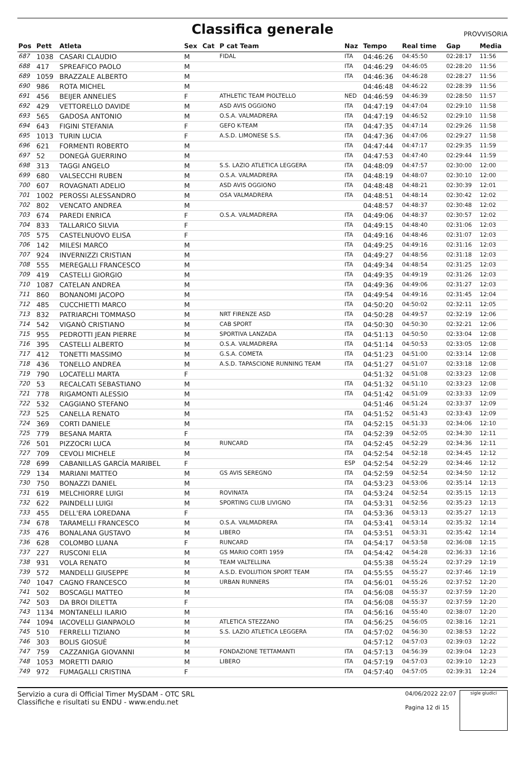Classifica generale
PROVVISORIA
| Pos | Pett | Atleta | Sex | Cat | P cat Team | Naz | Tempo | Real time | Gap | Media |
| --- | --- | --- | --- | --- | --- | --- | --- | --- | --- | --- |
| 687 | 1038 | CASARI CLAUDIO | M | | FIDAL | ITA | 04:46:26 | 04:45:50 | 02:28:17 | 11:56 |
| 688 | 417 | SPREAFICO PAOLO | M | | | ITA | 04:46:29 | 04:46:05 | 02:28:20 | 11:56 |
| 689 | 1059 | BRAZZALE ALBERTO | M | | | ITA | 04:46:36 | 04:46:28 | 02:28:27 | 11:56 |
| 690 | 986 | ROTA MICHEL | M | | | | 04:46:48 | 04:46:22 | 02:28:39 | 11:56 |
| 691 | 456 | BEIJER ANNELIES | F | | ATHLETIC TEAM PIOLTELLO | NED | 04:46:59 | 04:46:39 | 02:28:50 | 11:57 |
| 692 | 429 | VETTORELLO DAVIDE | M | | ASD AVIS OGGIONO | ITA | 04:47:19 | 04:47:04 | 02:29:10 | 11:58 |
| 693 | 565 | GADOSA ANTONIO | M | | O.S.A. VALMADRERA | ITA | 04:47:19 | 04:46:52 | 02:29:10 | 11:58 |
| 694 | 643 | FIGINI STEFANIA | F | | GEFO K-TEAM | ITA | 04:47:35 | 04:47:14 | 02:29:26 | 11:58 |
| 695 | 1013 | TURIN LUCIA | F | | A.S.D. LIMONESE S.S. | ITA | 04:47:36 | 04:47:06 | 02:29:27 | 11:58 |
| 696 | 621 | FORMENTI ROBERTO | M | | | ITA | 04:47:44 | 04:47:17 | 02:29:35 | 11:59 |
| 697 | 52 | DONEGÀ GUERRINO | M | | | ITA | 04:47:53 | 04:47:40 | 02:29:44 | 11:59 |
| 698 | 313 | TAGGI ANGELO | M | | S.S. LAZIO ATLETICA LEGGERA | ITA | 04:48:09 | 04:47:57 | 02:30:00 | 12:00 |
| 699 | 680 | VALSECCHI RUBEN | M | | O.S.A. VALMADRERA | ITA | 04:48:19 | 04:48:07 | 02:30:10 | 12:00 |
| 700 | 607 | ROVAGNATI ADELIO | M | | ASD AVIS OGGIONO | ITA | 04:48:48 | 04:48:21 | 02:30:39 | 12:01 |
| 701 | 1002 | PEROSSI ALESSANDRO | M | | OSA VALMADRERA | ITA | 04:48:51 | 04:48:14 | 02:30:42 | 12:02 |
| 702 | 802 | VENCATO ANDREA | M | | | | 04:48:57 | 04:48:37 | 02:30:48 | 12:02 |
| 703 | 674 | PAREDI ENRICA | F | | O.S.A. VALMADRERA | ITA | 04:49:06 | 04:48:37 | 02:30:57 | 12:02 |
| 704 | 833 | TALLARICO SILVIA | F | | | ITA | 04:49:15 | 04:48:40 | 02:31:06 | 12:03 |
| 705 | 575 | CASTELNUOVO ELISA | F | | | ITA | 04:49:16 | 04:48:46 | 02:31:07 | 12:03 |
| 706 | 142 | MILESI MARCO | M | | | ITA | 04:49:25 | 04:49:16 | 02:31:16 | 12:03 |
| 707 | 924 | INVERNIZZI CRISTIAN | M | | | ITA | 04:49:27 | 04:48:56 | 02:31:18 | 12:03 |
| 708 | 555 | MEREGALLI FRANCESCO | M | | | ITA | 04:49:34 | 04:48:54 | 02:31:25 | 12:03 |
| 709 | 419 | CASTELLI GIORGIO | M | | | ITA | 04:49:35 | 04:49:19 | 02:31:26 | 12:03 |
| 710 | 1087 | CATELAN ANDREA | M | | | ITA | 04:49:36 | 04:49:06 | 02:31:27 | 12:03 |
| 711 | 860 | BONANOMI JACOPO | M | | | ITA | 04:49:54 | 04:49:16 | 02:31:45 | 12:04 |
| 712 | 485 | CUCCHIETTI MARCO | M | | | ITA | 04:50:20 | 04:50:02 | 02:32:11 | 12:05 |
| 713 | 832 | PATRIARCHI TOMMASO | M | | NRT FIRENZE ASD | ITA | 04:50:28 | 04:49:57 | 02:32:19 | 12:06 |
| 714 | 542 | VIGANÒ CRISTIANO | M | | CAB SPORT | ITA | 04:50:30 | 04:50:30 | 02:32:21 | 12:06 |
| 715 | 955 | PEDROTTI JEAN PIERRE | M | | SPORTIVA LANZADA | ITA | 04:51:13 | 04:50:50 | 02:33:04 | 12:08 |
| 716 | 395 | CASTELLI ALBERTO | M | | O.S.A. VALMADRERA | ITA | 04:51:14 | 04:50:53 | 02:33:05 | 12:08 |
| 717 | 412 | TONETTI MASSIMO | M | | G.S.A. COMETA | ITA | 04:51:23 | 04:51:00 | 02:33:14 | 12:08 |
| 718 | 436 | TONELLO ANDREA | M | | A.S.D. TAPASCIONE RUNNING TEAM | ITA | 04:51:27 | 04:51:07 | 02:33:18 | 12:08 |
| 719 | 790 | LOCATELLI MARTA | F | | | | 04:51:32 | 04:51:08 | 02:33:23 | 12:08 |
| 720 | 53 | RECALCATI SEBASTIANO | M | | | ITA | 04:51:32 | 04:51:10 | 02:33:23 | 12:08 |
| 721 | 778 | RIGAMONTI ALESSIO | M | | | ITA | 04:51:42 | 04:51:09 | 02:33:33 | 12:09 |
| 722 | 532 | CAGGIANO STEFANO | M | | | | 04:51:46 | 04:51:24 | 02:33:37 | 12:09 |
| 723 | 525 | CANELLA RENATO | M | | | ITA | 04:51:52 | 04:51:43 | 02:33:43 | 12:09 |
| 724 | 369 | CORTI DANIELE | M | | | ITA | 04:52:15 | 04:51:33 | 02:34:06 | 12:10 |
| 725 | 779 | BESANA MARTA | F | | | ITA | 04:52:39 | 04:52:05 | 02:34:30 | 12:11 |
| 726 | 501 | PIZZOCRI LUCA | M | | RUNCARD | ITA | 04:52:45 | 04:52:29 | 02:34:36 | 12:11 |
| 727 | 709 | CEVOLI MICHELE | M | | | ITA | 04:52:54 | 04:52:18 | 02:34:45 | 12:12 |
| 728 | 699 | CABANILLAS GARCÍA MARIBEL | F | | | ESP | 04:52:54 | 04:52:29 | 02:34:46 | 12:12 |
| 729 | 134 | MARIANI MATTEO | M | | GS AVIS SEREGNO | ITA | 04:52:59 | 04:52:54 | 02:34:50 | 12:12 |
| 730 | 750 | BONAZZI DANIEL | M | | | ITA | 04:53:23 | 04:53:06 | 02:35:14 | 12:13 |
| 731 | 619 | MELCHIORRE LUIGI | M | | ROVINATA | ITA | 04:53:24 | 04:52:54 | 02:35:15 | 12:13 |
| 732 | 622 | PAINDELLI LUIGI | M | | SPORTING CLUB LIVIGNO | ITA | 04:53:31 | 04:52:56 | 02:35:23 | 12:13 |
| 733 | 455 | DELL'ERA LOREDANA | F | | | ITA | 04:53:36 | 04:53:13 | 02:35:27 | 12:13 |
| 734 | 678 | TARAMELLI FRANCESCO | M | | O.S.A. VALMADRERA | ITA | 04:53:41 | 04:53:14 | 02:35:32 | 12:14 |
| 735 | 476 | BONALANA GUSTAVO | M | | LIBERO | ITA | 04:53:51 | 04:53:31 | 02:35:42 | 12:14 |
| 736 | 628 | COLOMBO LUANA | F | | RUNCARD | ITA | 04:54:17 | 04:53:58 | 02:36:08 | 12:15 |
| 737 | 227 | RUSCONI ELIA | M | | GS MARIO CORTI 1959 | ITA | 04:54:42 | 04:54:28 | 02:36:33 | 12:16 |
| 738 | 931 | VOLA RENATO | M | | TEAM VALTELLINA | | 04:55:38 | 04:55:24 | 02:37:29 | 12:19 |
| 739 | 572 | MANDELLI GIUSEPPE | M | | A.S.D. EVOLUTION SPORT TEAM | ITA | 04:55:55 | 04:55:27 | 02:37:46 | 12:19 |
| 740 | 1047 | CAGNO FRANCESCO | M | | URBAN RUNNERS | ITA | 04:56:01 | 04:55:26 | 02:37:52 | 12:20 |
| 741 | 502 | BOSCAGLI MATTEO | M | | | ITA | 04:56:08 | 04:55:37 | 02:37:59 | 12:20 |
| 742 | 503 | DA BROI DILETTA | F | | | ITA | 04:56:08 | 04:55:37 | 02:37:59 | 12:20 |
| 743 | 1134 | MONTANELLI ILARIO | M | | | ITA | 04:56:16 | 04:55:40 | 02:38:07 | 12:20 |
| 744 | 1094 | IACOVELLI GIANPAOLO | M | | ATLETICA STEZZANO | ITA | 04:56:25 | 04:56:05 | 02:38:16 | 12:21 |
| 745 | 510 | FERRELLI TIZIANO | M | | S.S. LAZIO ATLETICA LEGGERA | ITA | 04:57:02 | 04:56:30 | 02:38:53 | 12:22 |
| 746 | 303 | BOLIS GIOSUÈ | M | | | | 04:57:12 | 04:57:03 | 02:39:03 | 12:22 |
| 747 | 759 | CAZZANIGA GIOVANNI | M | | FONDAZIONE TETTAMANTI | ITA | 04:57:13 | 04:56:39 | 02:39:04 | 12:23 |
| 748 | 1053 | MORETTI DARIO | M | | LIBERO | ITA | 04:57:19 | 04:57:03 | 02:39:10 | 12:23 |
| 749 | 972 | FUMAGALLI CRISTINA | F | | | ITA | 04:57:40 | 04:57:05 | 02:39:31 | 12:24 |
Servizio a cura di Official Timer MySDAM - OTC SRL
Classifiche e risultati su ENDU - www.endu.net
04/06/2022 22:07
Pagina 12 di 15
sigle giudici